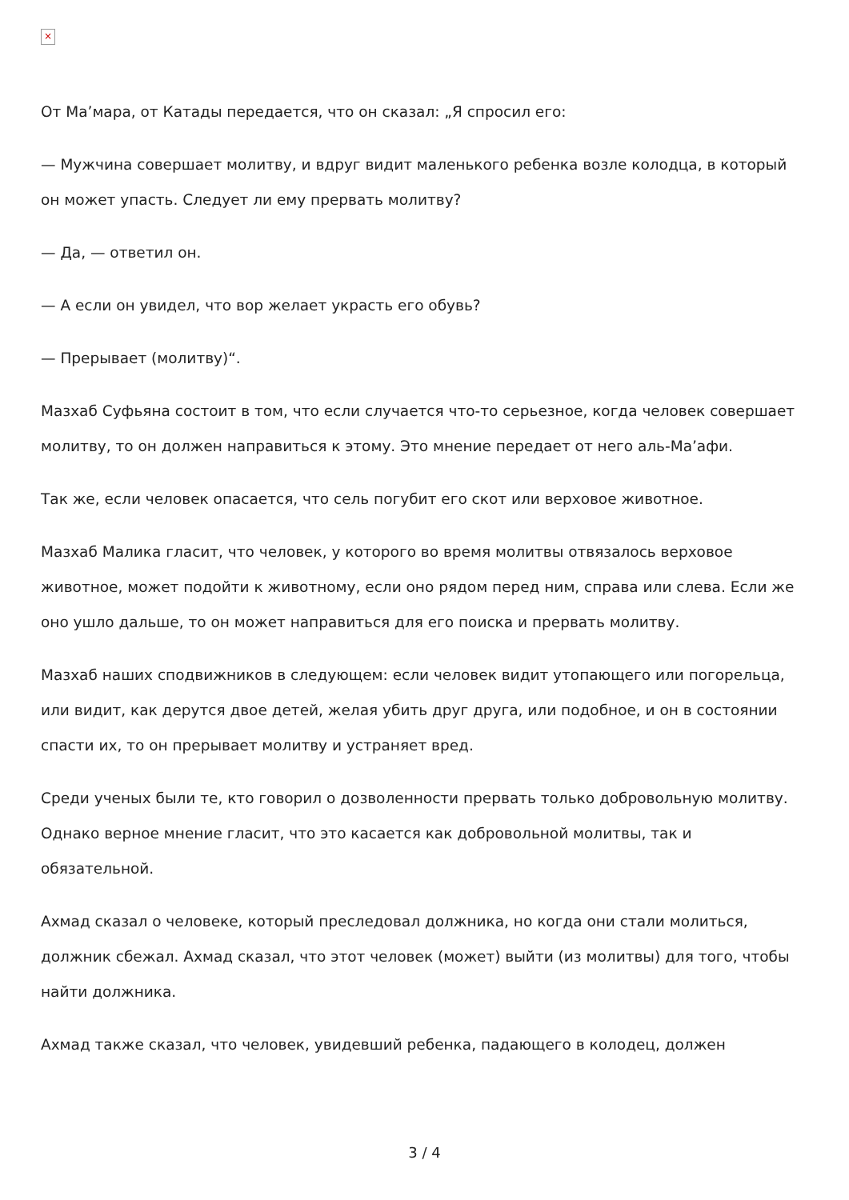×
От Ма’мара, от Катады передается, что он сказал: „Я спросил его:
— Мужчина совершает молитву, и вдруг видит маленького ребенка возле колодца, в который он может упасть. Следует ли ему прервать молитву?
— Да, — ответил он.
— А если он увидел, что вор желает украсть его обувь?
— Прерывает (молитву)“.
Мазхаб Суфьяна состоит в том, что если случается что-то серьезное, когда человек совершает молитву, то он должен направиться к этому. Это мнение передает от него аль-Ма’афи.
Так же, если человек опасается, что сель погубит его скот или верховое животное.
Мазхаб Малика гласит, что человек, у которого во время молитвы отвязалось верховое животное, может подойти к животному, если оно рядом перед ним, справа или слева. Если же оно ушло дальше, то он может направиться для его поиска и прервать молитву.
Мазхаб наших сподвижников в следующем: если человек видит утопающего или погорельца, или видит, как дерутся двое детей, желая убить друг друга, или подобное, и он в состоянии спасти их, то он прерывает молитву и устраняет вред.
Среди ученых были те, кто говорил о дозволенности прервать только добровольную молитву. Однако верное мнение гласит, что это касается как добровольной молитвы, так и обязательной.
Ахмад сказал о человеке, который преследовал должника, но когда они стали молиться, должник сбежал. Ахмад сказал, что этот человек (может) выйти (из молитвы) для того, чтобы найти должника.
Ахмад также сказал, что человек, увидевший ребенка, падающего в колодец, должен
3 / 4